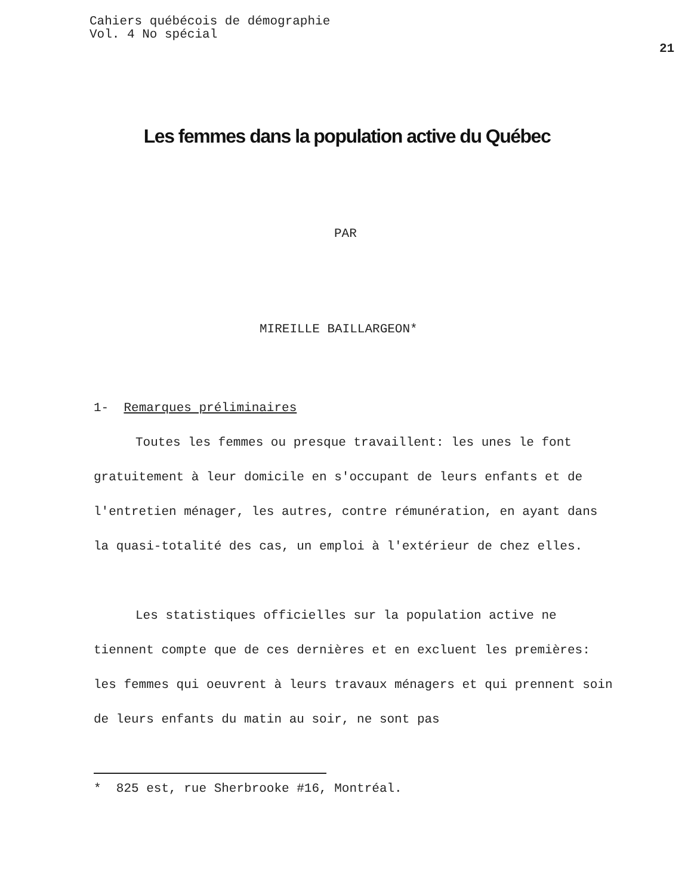Cahiers québécois de démographie
Vol. 4 No spécial
21
Les femmes dans la population active du Québec
PAR
MIREILLE BAILLARGEON*
1- Remarques préliminaires
Toutes les femmes ou presque travaillent: les unes le font gratuitement à leur domicile en s'occupant de leurs enfants et de l'entretien ménager, les autres, contre rémunération, en ayant dans la quasi-totalité des cas, un emploi à l'extérieur de chez elles.
Les statistiques officielles sur la population active ne tiennent compte que de ces dernières et en excluent les premières: les femmes qui oeuvrent à leurs travaux ménagers et qui prennent soin de leurs enfants du matin au soir, ne sont pas
* 825 est, rue Sherbrooke #16, Montréal.